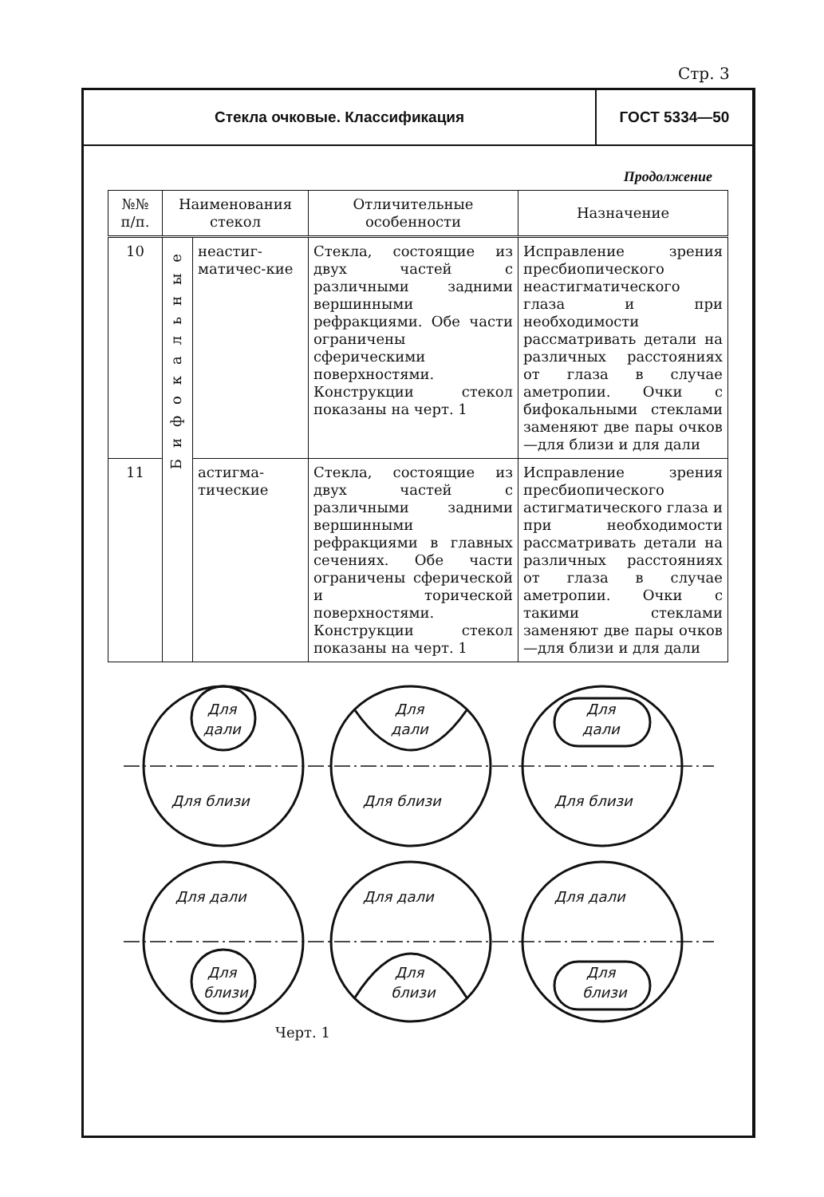Стр. 3
Стекла очковые. Классификация ГОСТ 5334—50
Продолжение
| №№ п/п. | Наименования стекол | | Отличительные особенности | Назначение |
| --- | --- | --- | --- | --- |
| 10 | Бифокальные | неастиг-матичес-кие | Стекла, состоящие из двух частей с различными задними вершинными рефракциями. Обе части ограничены сферическими поверхностями. Конструкции стекол показаны на черт. 1 | Исправление зрения пресбиопического неастигматического глаза и при необходимости рассматривать детали на различных расстояниях от глаза в случае аметропии. Очки с бифокальными стеклами заменяют две пары очков—для близи и для дали |
| 11 | | астигма-тические | Стекла, состоящие из двух частей с различными задними вершинными рефракциями в главных сечениях. Обе части ограничены сферической и торической поверхностями. Конструкции стекол показаны на черт. 1 | Исправление зрения пресбиопического астигматического глаза и при необходимости рассматривать детали на различных расстояниях от глаза в случае аметропии. Очки с такими стеклами заменяют две пары очков—для близи и для дали |
Для
дали
Для близи
Для
дали
Для близи
Для
дали
Для близи
Для дали
Для
близи
Для дали
Для
близи
Для дали
Для
близи
Черт. 1